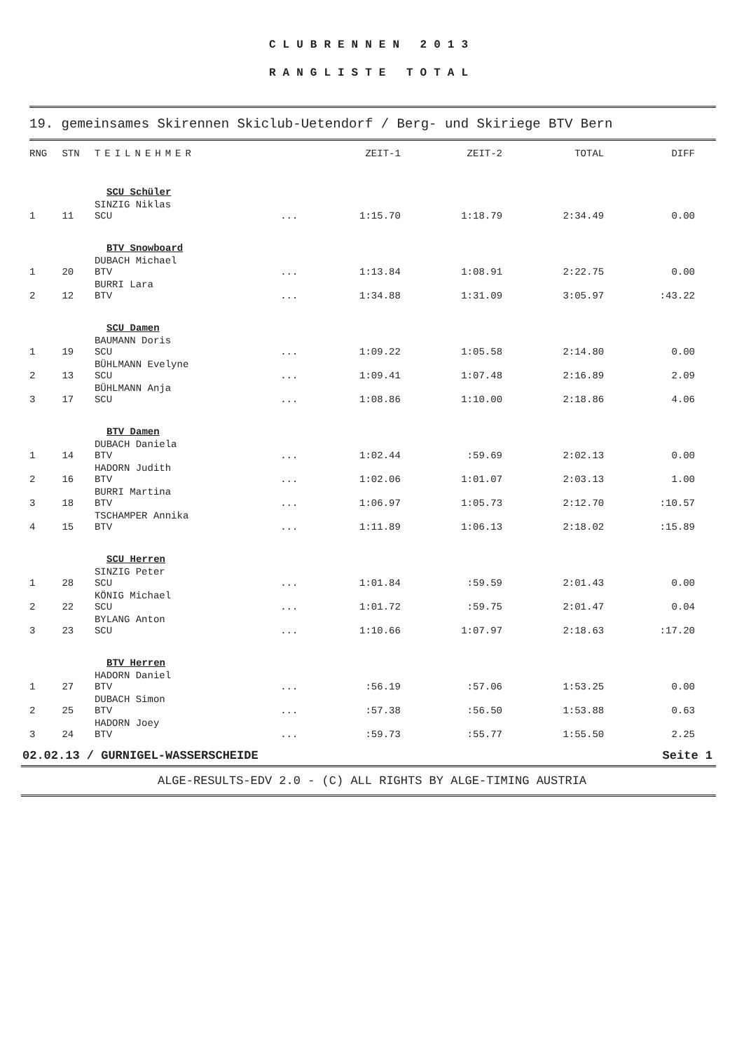CLUBRENNEN 2013
RANGLISTE TOTAL
19. gemeinsames Skirennen Skiclub-Uetendorf / Berg- und Skiriege BTV Bern
| RNG | STN | TEILNEHMER | | ZEIT-1 | ZEIT-2 | TOTAL | DIFF |
| --- | --- | --- | --- | --- | --- | --- | --- |
| SCU Schüler | | | | | | | |
| 1 | 11 | SINZIG Niklas SCU | ... | 1:15.70 | 1:18.79 | 2:34.49 | 0.00 |
| BTV Snowboard | | | | | | | |
| 1 | 20 | DUBACH Michael BTV | ... | 1:13.84 | 1:08.91 | 2:22.75 | 0.00 |
| 2 | 12 | BURRI Lara BTV | ... | 1:34.88 | 1:31.09 | 3:05.97 | :43.22 |
| SCU Damen | | | | | | | |
| 1 | 19 | BAUMANN Doris SCU | ... | 1:09.22 | 1:05.58 | 2:14.80 | 0.00 |
| 2 | 13 | BÜHLMANN Evelyne SCU | ... | 1:09.41 | 1:07.48 | 2:16.89 | 2.09 |
| 3 | 17 | BÜHLMANN Anja SCU | ... | 1:08.86 | 1:10.00 | 2:18.86 | 4.06 |
| BTV Damen | | | | | | | |
| 1 | 14 | DUBACH Daniela BTV | ... | 1:02.44 | :59.69 | 2:02.13 | 0.00 |
| 2 | 16 | HADORN Judith BTV | ... | 1:02.06 | 1:01.07 | 2:03.13 | 1.00 |
| 3 | 18 | BURRI Martina BTV | ... | 1:06.97 | 1:05.73 | 2:12.70 | :10.57 |
| 4 | 15 | TSCHAMPER Annika BTV | ... | 1:11.89 | 1:06.13 | 2:18.02 | :15.89 |
| SCU Herren | | | | | | | |
| 1 | 28 | SINZIG Peter SCU | ... | 1:01.84 | :59.59 | 2:01.43 | 0.00 |
| 2 | 22 | KÖNIG Michael SCU | ... | 1:01.72 | :59.75 | 2:01.47 | 0.04 |
| 3 | 23 | BYLANG Anton SCU | ... | 1:10.66 | 1:07.97 | 2:18.63 | :17.20 |
| BTV Herren | | | | | | | |
| 1 | 27 | HADORN Daniel BTV | ... | :56.19 | :57.06 | 1:53.25 | 0.00 |
| 2 | 25 | DUBACH Simon BTV | ... | :57.38 | :56.50 | 1:53.88 | 0.63 |
| 3 | 24 | HADORN Joey BTV | ... | :59.73 | :55.77 | 1:55.50 | 2.25 |
02.02.13 / GURNIGEL-WASSERSCHEIDE Seite 1
ALGE-RESULTS-EDV 2.0 - (C) ALL RIGHTS BY ALGE-TIMING AUSTRIA